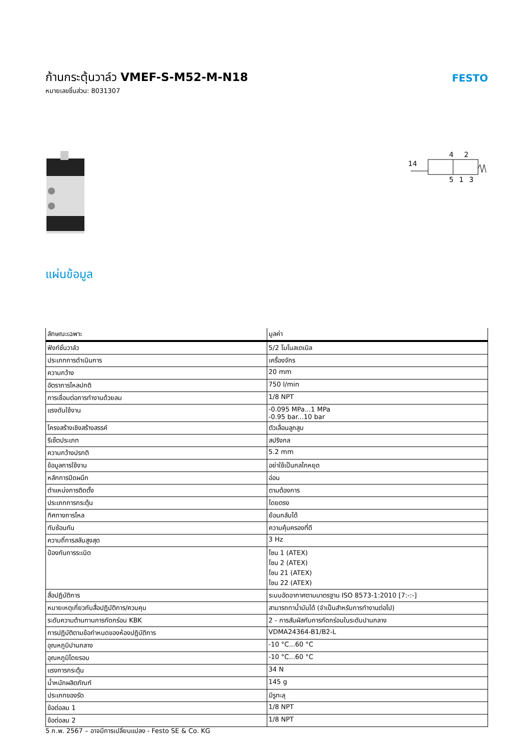ก้านกระตุ้นวาล์ว VMEF-S-M52-M-N18
หมายเลขชิ้นส่วน: 8031307
FESTO
14
4
2
5
1
3
แผ่นข้อมูล
| ลักษณะเฉพาะ | มูลค่า |
| --- | --- |
| ฟังก์ชั่นวาล์ว | 5/2 โมโนสเตเบิล |
| ประเภทการดำเนินการ | เครื่องจักร |
| ความกว้าง | 20 mm |
| อัตราการไหลปกติ | 750 l/min |
| การเชื่อมต่อการทำงานด้วยลม | 1/8 NPT |
| แรงดันใช้งาน | -0.095 MPa...1 MPa -0.95 bar...10 bar |
| โครงสร้างเชิงสร้างสรรค์ | ตัวเลื่อนลูกสูบ |
| รีเซ็ตประเภท | สปริงกล |
| ความกว้างปรกติ | 5.2 mm |
| ข้อมูลการใช้งาน | อย่าใช้เป็นกลไกหยุด |
| หลักการปิดผนึก | อ่อน |
| ตำแหน่งการติดตั้ง | ตามต้องการ |
| ประเภทการกระตุ้น | โดยตรง |
| ทิศทางการไหล | ย้อนกลับได้ |
| ทับซ้อนกัน | ความคุ้มครองที่ดี |
| ความถี่การสลับสูงสุด | 3 Hz |
| ป้องกันการระเบิด | โซน 1 (ATEX) โซน 2 (ATEX) โซน 21 (ATEX) โซน 22 (ATEX) |
| สื่อปฏิบัติการ | ระบบอัดอากาศตามมาตรฐาน ISO 8573-1:2010 [7:-:-] |
| หมายเหตุเกี่ยวกับสื่อปฏิบัติการ/ควบคุม | สามารถทาน้ำมันได้ (จำเป็นสำหรับการทำงานต่อไป) |
| ระดับความต้านทานการกัดกร่อน KBK | 2 - การสัมผัสกับการกัดกร่อนในระดับปานกลาง |
| การปฏิบัติตามข้อกำหนดของห้องปฏิบัติการ | VDMA24364-B1/B2-L |
| อุณหภูมิปานกลาง | -10 °C...60 °C |
| อุณหภูมิโดยรอบ | -10 °C...60 °C |
| แรงการกระตุ้น | 34 N |
| น้ำหนักผลิตภัณฑ์ | 145 g |
| ประเภทของรัด | มีรูทะลุ |
| ข้อต่อลม 1 | 1/8 NPT |
| ข้อต่อลม 2 | 1/8 NPT |
5 ก.พ. 2567 – อาจมีการเปลี่ยนแปลง - Festo SE & Co. KG